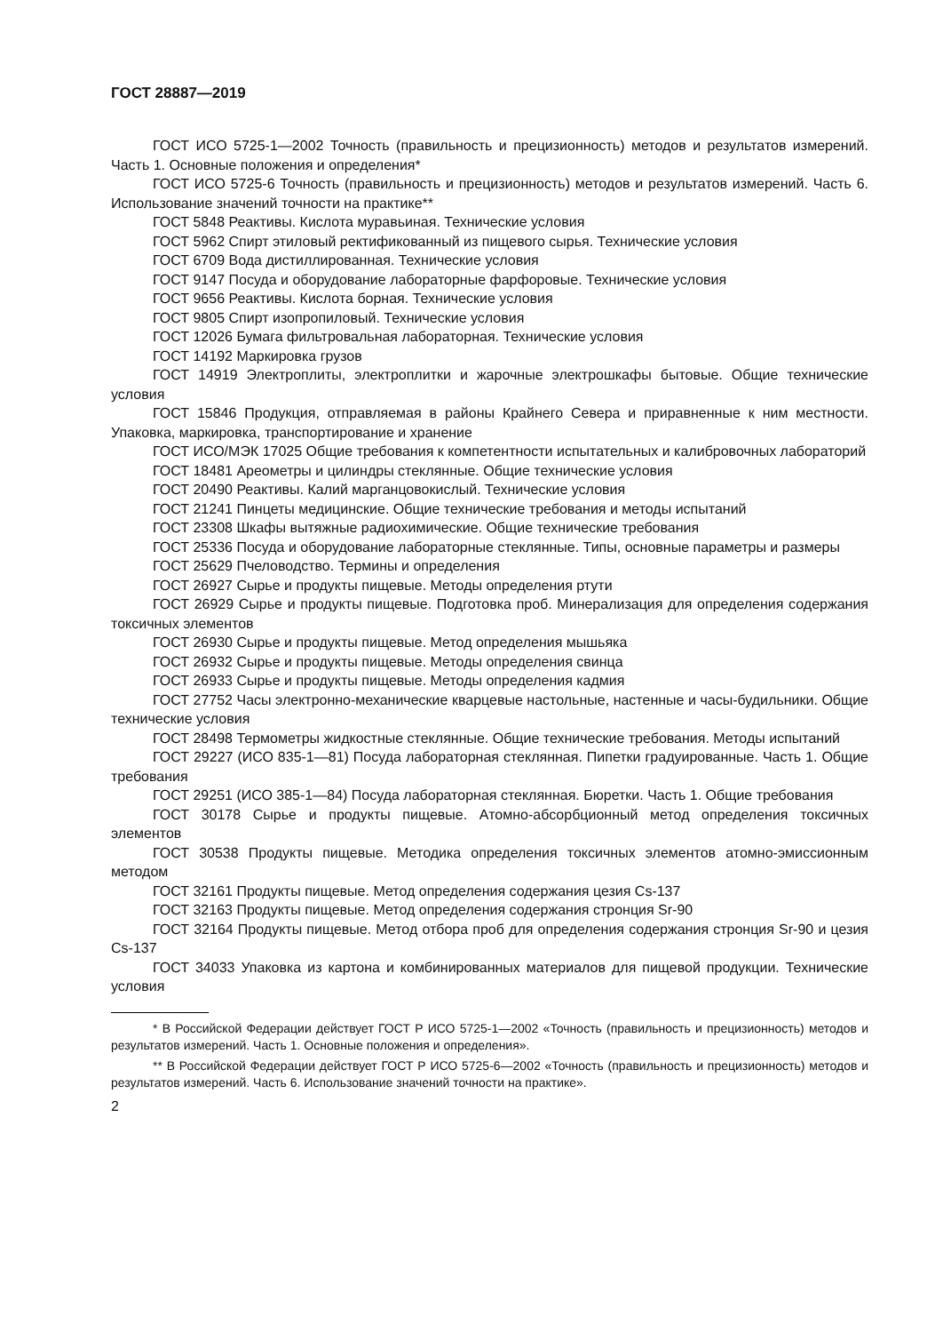ГОСТ 28887—2019
ГОСТ ИСО 5725-1—2002 Точность (правильность и прецизионность) методов и результатов измерений. Часть 1. Основные положения и определения*
ГОСТ ИСО 5725-6 Точность (правильность и прецизионность) методов и результатов измерений. Часть 6. Использование значений точности на практике**
ГОСТ 5848 Реактивы. Кислота муравьиная. Технические условия
ГОСТ 5962 Спирт этиловый ректификованный из пищевого сырья. Технические условия
ГОСТ 6709 Вода дистиллированная. Технические условия
ГОСТ 9147 Посуда и оборудование лабораторные фарфоровые. Технические условия
ГОСТ 9656 Реактивы. Кислота борная. Технические условия
ГОСТ 9805 Спирт изопропиловый. Технические условия
ГОСТ 12026 Бумага фильтровальная лабораторная. Технические условия
ГОСТ 14192 Маркировка грузов
ГОСТ 14919 Электроплиты, электроплитки и жарочные электрошкафы бытовые. Общие технические условия
ГОСТ 15846 Продукция, отправляемая в районы Крайнего Севера и приравненные к ним местности. Упаковка, маркировка, транспортирование и хранение
ГОСТ ИСО/МЭК 17025 Общие требования к компетентности испытательных и калибровочных лабораторий
ГОСТ 18481 Ареометры и цилиндры стеклянные. Общие технические условия
ГОСТ 20490 Реактивы. Калий марганцовокислый. Технические условия
ГОСТ 21241 Пинцеты медицинские. Общие технические требования и методы испытаний
ГОСТ 23308 Шкафы вытяжные радиохимические. Общие технические требования
ГОСТ 25336 Посуда и оборудование лабораторные стеклянные. Типы, основные параметры и размеры
ГОСТ 25629 Пчеловодство. Термины и определения
ГОСТ 26927 Сырье и продукты пищевые. Методы определения ртути
ГОСТ 26929 Сырье и продукты пищевые. Подготовка проб. Минерализация для определения содержания токсичных элементов
ГОСТ 26930 Сырье и продукты пищевые. Метод определения мышьяка
ГОСТ 26932 Сырье и продукты пищевые. Методы определения свинца
ГОСТ 26933 Сырье и продукты пищевые. Методы определения кадмия
ГОСТ 27752 Часы электронно-механические кварцевые настольные, настенные и часы-будильники. Общие технические условия
ГОСТ 28498 Термометры жидкостные стеклянные. Общие технические требования. Методы испытаний
ГОСТ 29227 (ИСО 835-1—81) Посуда лабораторная стеклянная. Пипетки градуированные. Часть 1. Общие требования
ГОСТ 29251 (ИСО 385-1—84) Посуда лабораторная стеклянная. Бюретки. Часть 1. Общие требования
ГОСТ 30178 Сырье и продукты пищевые. Атомно-абсорбционный метод определения токсичных элементов
ГОСТ 30538 Продукты пищевые. Методика определения токсичных элементов атомно-эмиссионным методом
ГОСТ 32161 Продукты пищевые. Метод определения содержания цезия Cs-137
ГОСТ 32163 Продукты пищевые. Метод определения содержания стронция Sr-90
ГОСТ 32164 Продукты пищевые. Метод отбора проб для определения содержания стронция Sr-90 и цезия Cs-137
ГОСТ 34033 Упаковка из картона и комбинированных материалов для пищевой продукции. Технические условия
* В Российской Федерации действует ГОСТ Р ИСО 5725-1—2002 «Точность (правильность и прецизионность) методов и результатов измерений. Часть 1. Основные положения и определения».
** В Российской Федерации действует ГОСТ Р ИСО 5725-6—2002 «Точность (правильность и прецизионность) методов и результатов измерений. Часть 6. Использование значений точности на практике».
2